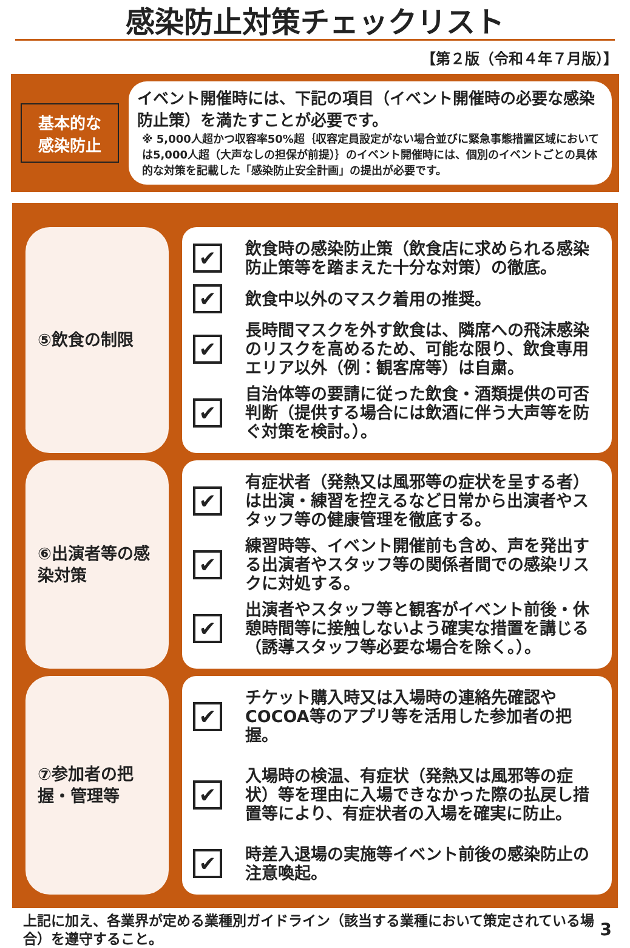感染防止対策チェックリスト
【第２版（令和４年７月版）】
基本的な感染防止
イベント開催時には、下記の項目（イベント開催時の必要な感染防止策）を満たすことが必要です。
※ 5,000人超かつ収容率50%超｛収容定員設定がない場合並びに緊急事態措置区域においては5,000人超（大声なしの担保が前提）｝のイベント開催時には、個別のイベントごとの具体的な対策を記載した「感染防止安全計画」の提出が必要です。
⑤飲食の制限
✔ 飲食時の感染防止策（飲食店に求められる感染防止策等を踏まえた十分な対策）の徹底。
✔ 飲食中以外のマスク着用の推奨。
✔ 長時間マスクを外す飲食は、隣席への飛沫感染のリスクを高めるため、可能な限り、飲食専用エリア以外（例：観客席等）は自粛。
✔ 自治体等の要請に従った飲食・酒類提供の可否判断（提供する場合には飲酒に伴う大声等を防ぐ対策を検討。）。
⑥出演者等の感染対策
✔ 有症状者（発熱又は風邪等の症状を呈する者）は出演・練習を控えるなど日常から出演者やスタッフ等の健康管理を徹底する。
✔ 練習時等、イベント開催前も含め、声を発出する出演者やスタッフ等の関係者間での感染リスクに対処する。
✔ 出演者やスタッフ等と観客がイベント前後・休憩時間等に接触しないよう確実な措置を講じる（誘導スタッフ等必要な場合を除く。）。
⑦参加者の把握・管理等
✔ チケット購入時又は入場時の連絡先確認やCOCOA等のアプリ等を活用した参加者の把握。
✔ 入場時の検温、有症状（発熱又は風邪等の症状）等を理由に入場できなかった際の払戻し措置等により、有症状者の入場を確実に防止。
✔ 時差入退場の実施等イベント前後の感染防止の注意喚起。
上記に加え、各業界が定める業種別ガイドライン（該当する業種において策定されている場合）を遵守すること。 3